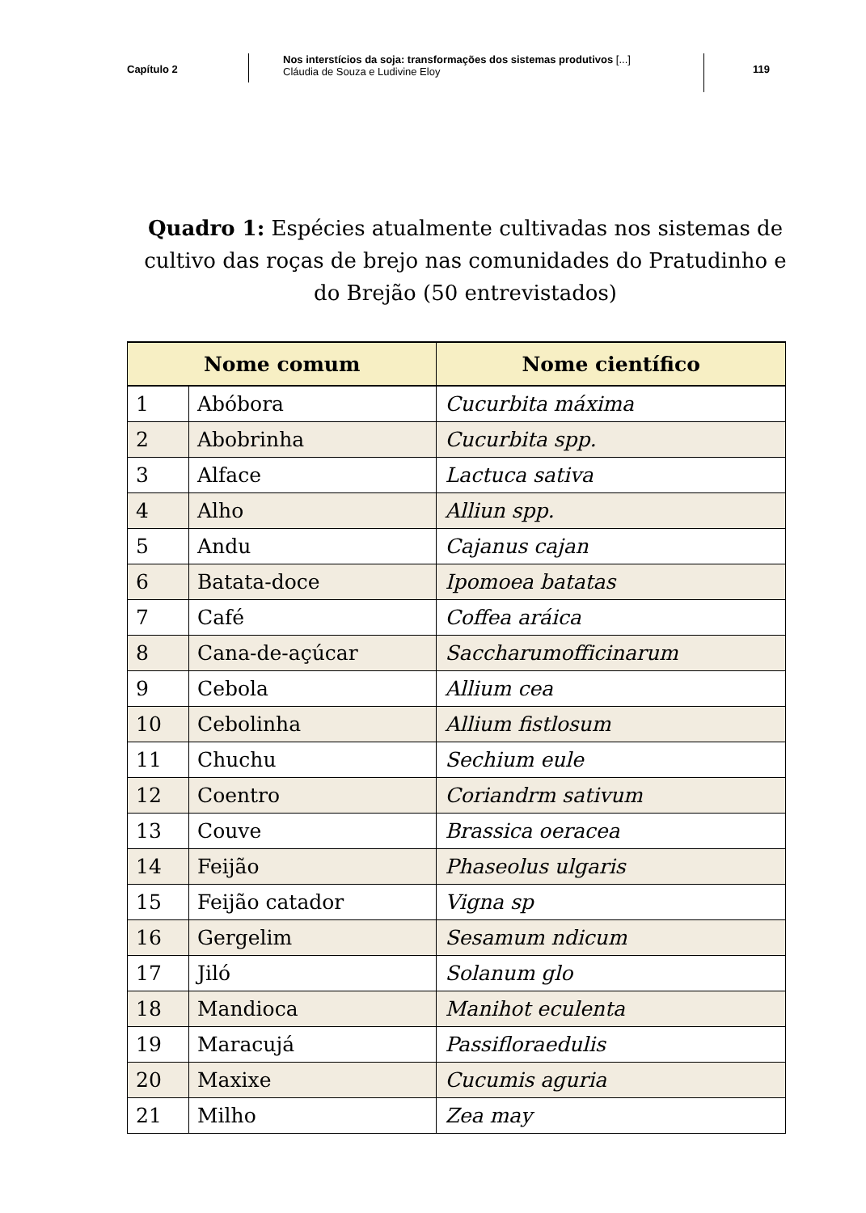Capítulo 2
Nos interstícios da soja: transformações dos sistemas produtivos [...]
Cláudia de Souza e Ludivine Eloy
119
Quadro 1: Espécies atualmente cultivadas nos sistemas de cultivo das roças de brejo nas comunidades do Pratudinho e do Brejão (50 entrevistados)
| Nome comum | | Nome científico |
| --- | --- | --- |
| 1 | Abóbora | Cucurbita máxima |
| 2 | Abobrinha | Cucurbita spp. |
| 3 | Alface | Lactuca sativa |
| 4 | Alho | Alliun spp. |
| 5 | Andu | Cajanus cajan |
| 6 | Batata-doce | Ipomoea batatas |
| 7 | Café | Coffea aráica |
| 8 | Cana-de-açúcar | Saccharumofficinarum |
| 9 | Cebola | Allium cea |
| 10 | Cebolinha | Allium fistlosum |
| 11 | Chuchu | Sechium eule |
| 12 | Coentro | Coriandrm sativum |
| 13 | Couve | Brassica oeracea |
| 14 | Feijão | Phaseolus ulgaris |
| 15 | Feijão catador | Vigna sp |
| 16 | Gergelim | Sesamum ndicum |
| 17 | Jiló | Solanum glo |
| 18 | Mandioca | Manihot eculenta |
| 19 | Maracujá | Passifloraedulis |
| 20 | Maxixe | Cucumis aguria |
| 21 | Milho | Zea may |